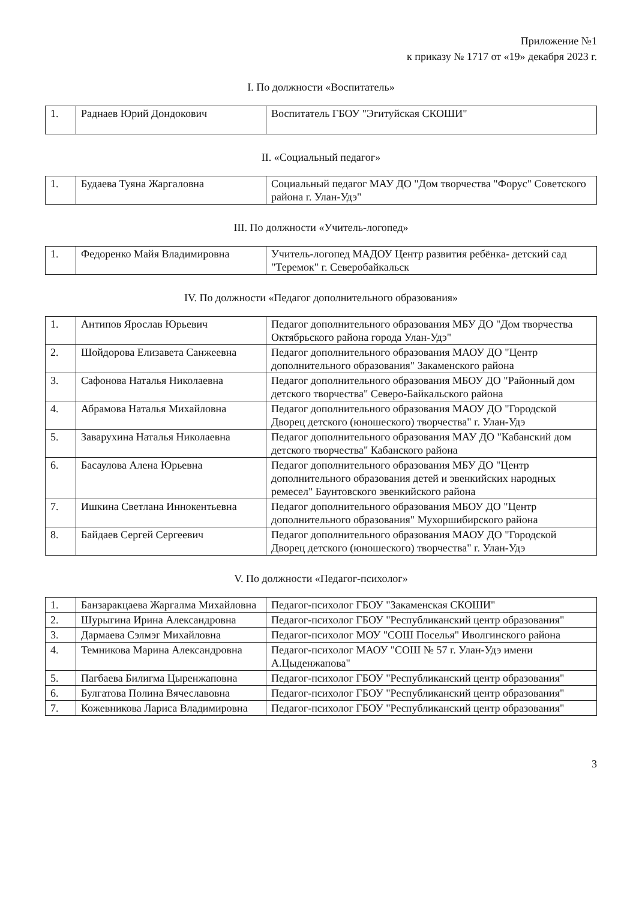Приложение №1
к приказу № 1717 от «19» декабря 2023 г.
I. По должности «Воспитатель»
| 1. | Раднаев Юрий Дондокович | Воспитатель ГБОУ "Эгитуйская СКОШИ" |
II. «Социальный педагог»
| 1. | Будаева Туяна Жаргаловна | Социальный педагог МАУ ДО "Дом творчества "Форус" Советского района г. Улан-Удэ" |
III. По должности «Учитель-логопед»
| 1. | Федоренко Майя Владимировна | Учитель-логопед МАДОУ Центр развития ребёнка- детский сад "Теремок" г. Северобайкальск |
IV. По должности «Педагог дополнительного образования»
| 1. | Антипов Ярослав Юрьевич | Педагог дополнительного образования МБУ ДО "Дом творчества Октябрьского района города Улан-Удэ" |
| 2. | Шойдорова Елизавета Санжеевна | Педагог дополнительного образования МАОУ ДО "Центр дополнительного образования" Закаменского района |
| 3. | Сафонова Наталья Николаевна | Педагог дополнительного образования МБОУ ДО "Районный дом детского творчества" Северо-Байкальского района |
| 4. | Абрамова Наталья Михайловна | Педагог дополнительного образования МАОУ ДО "Городской Дворец детского (юношеского) творчества" г. Улан-Удэ |
| 5. | Заварухина Наталья Николаевна | Педагог дополнительного образования МАУ ДО "Кабанский дом детского творчества" Кабанского района |
| 6. | Басаулова Алена Юрьевна | Педагог дополнительного образования МБУ ДО "Центр дополнительного образования детей и эвенкийских народных ремесел" Баунтовского эвенкийского района |
| 7. | Ишкина Светлана Иннокентьевна | Педагог дополнительного образования МБОУ ДО "Центр дополнительного образования" Мухоршибирского района |
| 8. | Байдаев Сергей Сергеевич | Педагог дополнительного образования МАОУ ДО "Городской Дворец детского (юношеского) творчества" г. Улан-Удэ |
V. По должности «Педагог-психолог»
| 1. | Банзаракцаева Жаргалма Михайловна | Педагог-психолог ГБОУ "Закаменская СКОШИ" |
| 2. | Шурыгина Ирина Александровна | Педагог-психолог ГБОУ "Республиканский центр образования" |
| 3. | Дармаева Сэлмэг Михайловна | Педагог-психолог МОУ "СОШ Поселья" Иволгинского района |
| 4. | Темникова Марина Александровна | Педагог-психолог МАОУ "СОШ № 57 г. Улан-Удэ имени А.Цыденжапова" |
| 5. | Пагбаева Билигма Цыренжаповна | Педагог-психолог ГБОУ "Республиканский центр образования" |
| 6. | Булгатова Полина Вячеславовна | Педагог-психолог ГБОУ "Республиканский центр образования" |
| 7. | Кожевникова Лариса Владимировна | Педагог-психолог ГБОУ "Республиканский центр образования" |
3